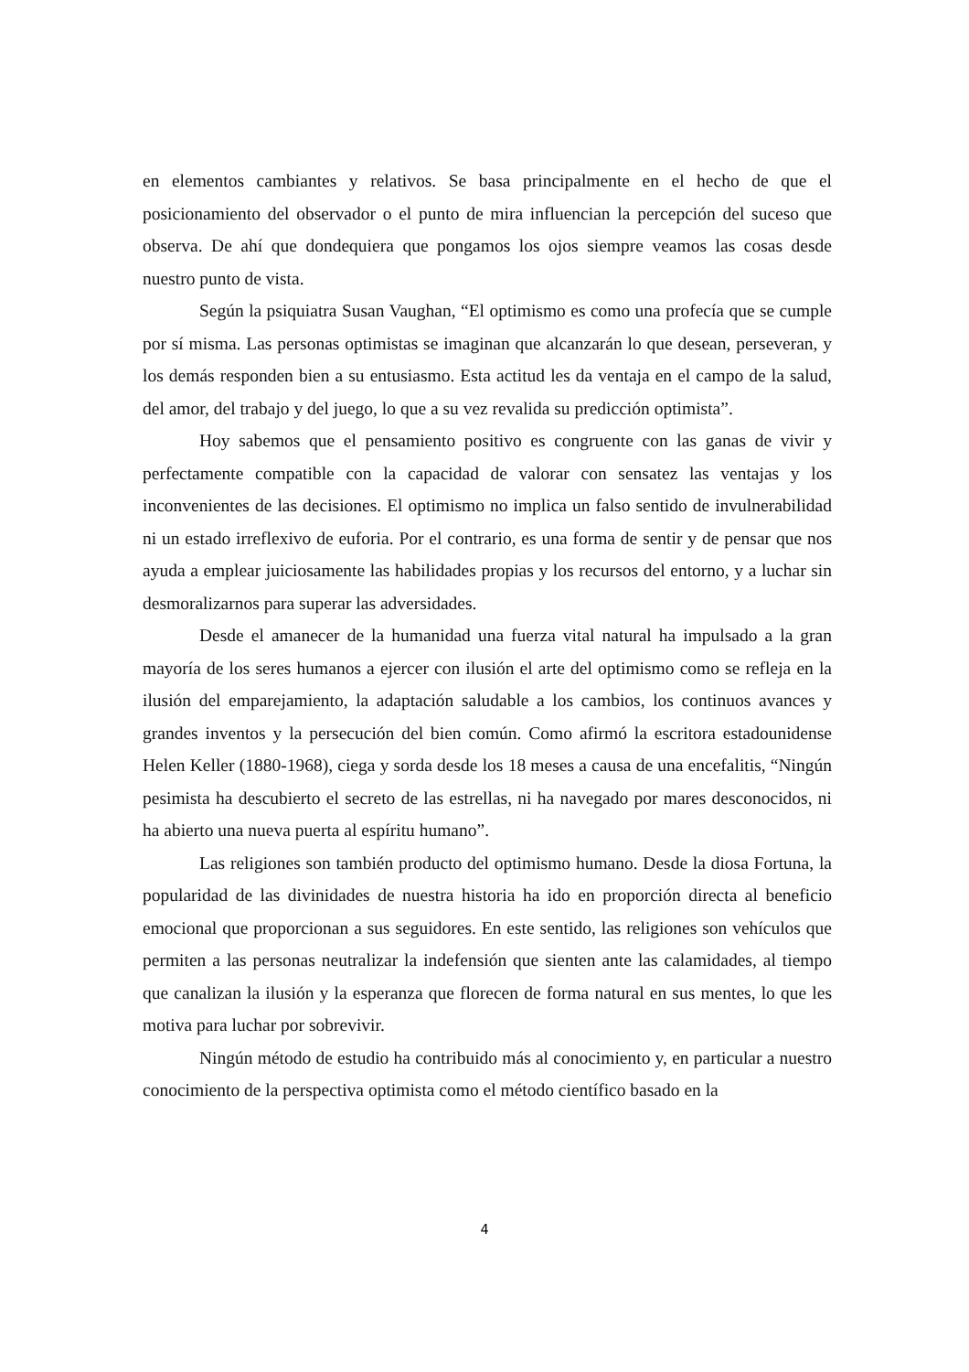en elementos cambiantes y relativos. Se basa principalmente en el hecho de que el posicionamiento del observador o el punto de mira influencian la percepción del suceso que observa. De ahí que dondequiera que pongamos los ojos siempre veamos las cosas desde nuestro punto de vista.
Según la psiquiatra Susan Vaughan, “El optimismo es como una profecía que se cumple por sí misma. Las personas optimistas se imaginan que alcanzarán lo que desean, perseveran, y los demás responden bien a su entusiasmo. Esta actitud les da ventaja en el campo de la salud, del amor, del trabajo y del juego, lo que a su vez revalida su predicción optimista”.
Hoy sabemos que el pensamiento positivo es congruente con las ganas de vivir y perfectamente compatible con la capacidad de valorar con sensatez las ventajas y los inconvenientes de las decisiones. El optimismo no implica un falso sentido de invulnerabilidad ni un estado irreflexivo de euforia. Por el contrario, es una forma de sentir y de pensar que nos ayuda a emplear juiciosamente las habilidades propias y los recursos del entorno, y a luchar sin desmoralizarnos para superar las adversidades.
Desde el amanecer de la humanidad una fuerza vital natural ha impulsado a la gran mayoría de los seres humanos a ejercer con ilusión el arte del optimismo como se refleja en la ilusión del emparejamiento, la adaptación saludable a los cambios, los continuos avances y grandes inventos y la persecución del bien común. Como afirmó la escritora estadounidense Helen Keller (1880-1968), ciega y sorda desde los 18 meses a causa de una encefalitis, “Ningún pesimista ha descubierto el secreto de las estrellas, ni ha navegado por mares desconocidos, ni ha abierto una nueva puerta al espíritu humano”.
Las religiones son también producto del optimismo humano. Desde la diosa Fortuna, la popularidad de las divinidades de nuestra historia ha ido en proporción directa al beneficio emocional que proporcionan a sus seguidores. En este sentido, las religiones son vehículos que permiten a las personas neutralizar la indefensión que sienten ante las calamidades, al tiempo que canalizan la ilusión y la esperanza que florecen de forma natural en sus mentes, lo que les motiva para luchar por sobrevivir.
Ningún método de estudio ha contribuido más al conocimiento y, en particular a nuestro conocimiento de la perspectiva optimista como el método científico basado en la
4